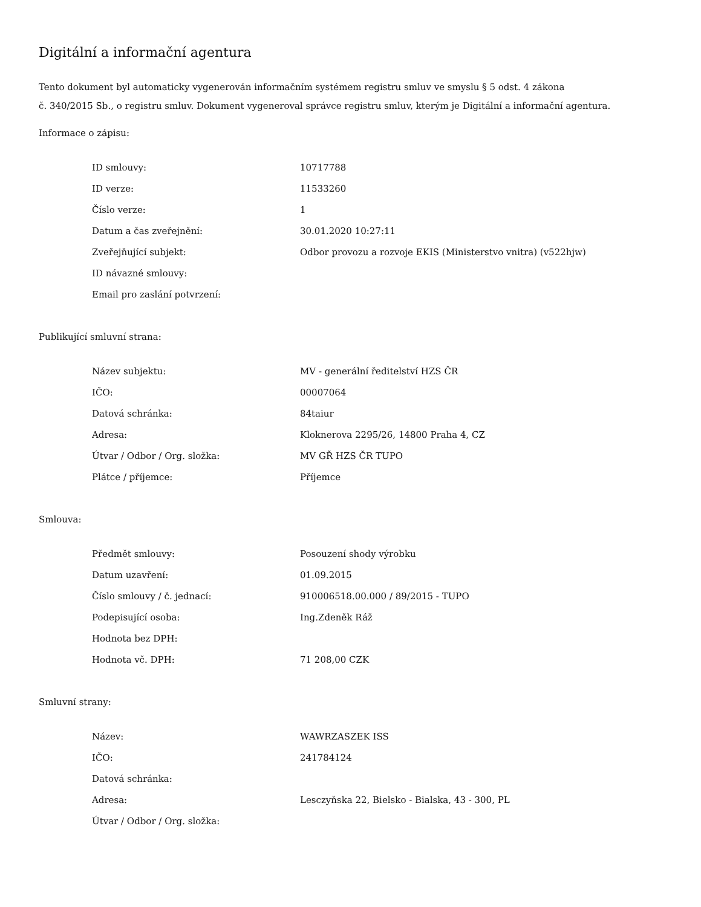Digitální a informační agentura
Tento dokument byl automaticky vygenerován informačním systémem registru smluv ve smyslu § 5 odst. 4 zákona
č. 340/2015 Sb., o registru smluv. Dokument vygeneroval správce registru smluv, kterým je Digitální a informační agentura.
Informace o zápisu:
| ID smlouvy: | 10717788 |
| ID verze: | 11533260 |
| Číslo verze: | 1 |
| Datum a čas zveřejnění: | 30.01.2020 10:27:11 |
| Zveřejňující subjekt: | Odbor provozu a rozvoje EKIS (Ministerstvo vnitra) (v522hjw) |
| ID návazné smlouvy: | |
| Email pro zaslání potvrzení: | |
Publikující smluvní strana:
| Název subjektu: | MV - generální ředitelství HZS ČR |
| IČO: | 00007064 |
| Datová schránka: | 84taiur |
| Adresa: | Kloknerova 2295/26, 14800 Praha 4, CZ |
| Útvar / Odbor / Org. složka: | MV GŘ HZS ČR TUPO |
| Plátce / příjemce: | Příjemce |
Smlouva:
| Předmět smlouvy: | Posouzení shody výrobku |
| Datum uzavření: | 01.09.2015 |
| Číslo smlouvy / č. jednací: | 910006518.00.000 / 89/2015 - TUPO |
| Podepisující osoba: | Ing.Zdeněk Ráž |
| Hodnota bez DPH: | |
| Hodnota vč. DPH: | 71 208,00 CZK |
Smluvní strany:
| Název: | WAWRZASZEK ISS |
| IČO: | 241784124 |
| Datová schránka: | |
| Adresa: | Lesczyňska 22, Bielsko - Bialska, 43 - 300, PL |
| Útvar / Odbor / Org. složka: | |